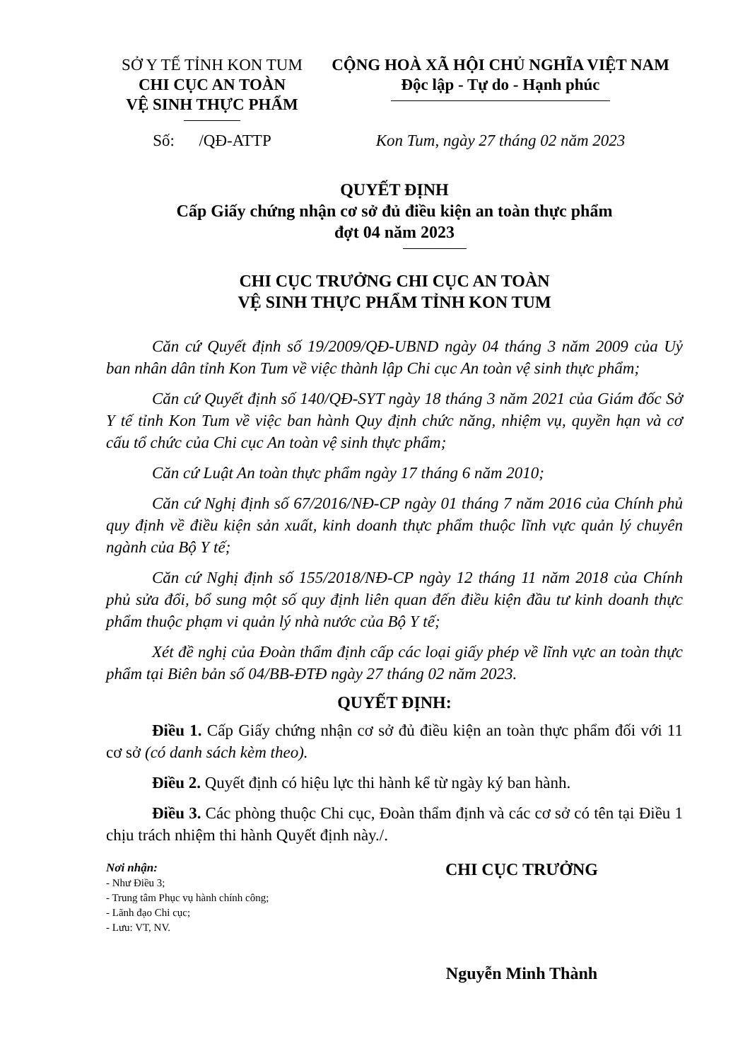SỞ Y TẾ TỈNH KON TUM
CHI CỤC AN TOÀN
VỆ SINH THỰC PHẨM
CỘNG HOÀ XÃ HỘI CHỦ NGHĨA VIỆT NAM
Độc lập - Tự do - Hạnh phúc
Số: /QĐ-ATTP Kon Tum, ngày 27 tháng 02 năm 2023
QUYẾT ĐỊNH
Cấp Giấy chứng nhận cơ sở đủ điều kiện an toàn thực phẩm
đợt 04 năm 2023
CHI CỤC TRƯỞNG CHI CỤC AN TOÀN
VỆ SINH THỰC PHẨM TỈNH KON TUM
Căn cứ Quyết định số 19/2009/QĐ-UBND ngày 04 tháng 3 năm 2009 của Uỷ ban nhân dân tỉnh Kon Tum về việc thành lập Chi cục An toàn vệ sinh thực phẩm;
Căn cứ Quyết định số 140/QĐ-SYT ngày 18 tháng 3 năm 2021 của Giám đốc Sở Y tế tỉnh Kon Tum về việc ban hành Quy định chức năng, nhiệm vụ, quyền hạn và cơ cấu tổ chức của Chi cục An toàn vệ sinh thực phẩm;
Căn cứ Luật An toàn thực phẩm ngày 17 tháng 6 năm 2010;
Căn cứ Nghị định số 67/2016/NĐ-CP ngày 01 tháng 7 năm 2016 của Chính phủ quy định về điều kiện sản xuất, kinh doanh thực phẩm thuộc lĩnh vực quản lý chuyên ngành của Bộ Y tế;
Căn cứ Nghị định số 155/2018/NĐ-CP ngày 12 tháng 11 năm 2018 của Chính phủ sửa đổi, bổ sung một số quy định liên quan đến điều kiện đầu tư kinh doanh thực phẩm thuộc phạm vi quản lý nhà nước của Bộ Y tế;
Xét đề nghị của Đoàn thẩm định cấp các loại giấy phép về lĩnh vực an toàn thực phẩm tại Biên bản số 04/BB-ĐTĐ ngày 27 tháng 02 năm 2023.
QUYẾT ĐỊNH:
Điều 1. Cấp Giấy chứng nhận cơ sở đủ điều kiện an toàn thực phẩm đối với 11 cơ sở (có danh sách kèm theo).
Điều 2. Quyết định có hiệu lực thi hành kể từ ngày ký ban hành.
Điều 3. Các phòng thuộc Chi cục, Đoàn thẩm định và các cơ sở có tên tại Điều 1 chịu trách nhiệm thi hành Quyết định này./.
Nơi nhận:
- Như Điều 3;
- Trung tâm Phục vụ hành chính công;
- Lãnh đạo Chi cục;
- Lưu: VT, NV.
CHI CỤC TRƯỞNG
Nguyễn Minh Thành